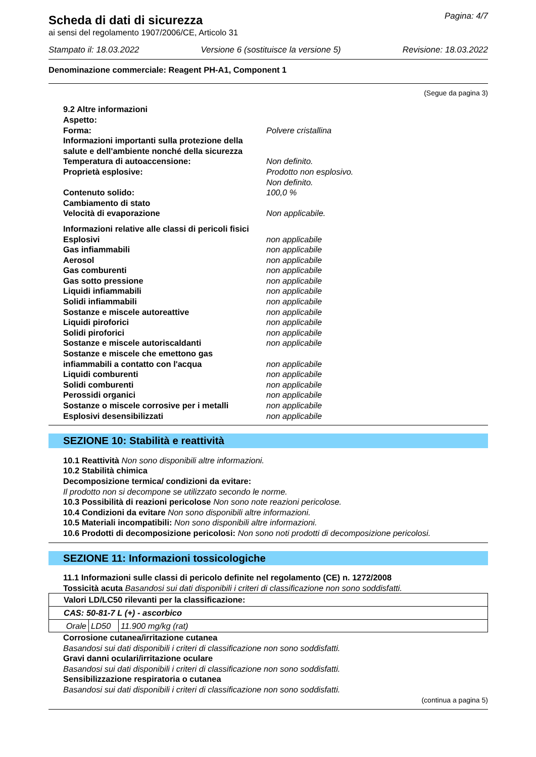Scheda di dati di sicurezza
ai sensi del regolamento 1907/2006/CE, Articolo 31
Pagina: 4/7
Stampato il: 18.03.2022 Versione 6 (sostituisce la versione 5) Revisione: 18.03.2022
Denominazione commerciale: Reagent PH-A1, Component 1
(Segue da pagina 3)
9.2 Altre informazioni
Aspetto:
Forma: Polvere cristallina
Informazioni importanti sulla protezione della
salute e dell'ambiente nonché della sicurezza
Temperatura di autoaccensione: Non definito.
Proprietà esplosive: Prodotto non esplosivo.
Non definito.
Contenuto solido: 100,0 %
Cambiamento di stato
Velocità di evaporazione Non applicabile.
Informazioni relative alle classi di pericoli fisici
Esplosivi non applicabile
Gas infiammabili non applicabile
Aerosol non applicabile
Gas comburenti non applicabile
Gas sotto pressione non applicabile
Liquidi infiammabili non applicabile
Solidi infiammabili non applicabile
Sostanze e miscele autoreattive non applicabile
Liquidi piroforici non applicabile
Solidi piroforici non applicabile
Sostanze e miscele autoriscaldanti non applicabile
Sostanze e miscele che emettono gas
infiammabili a contatto con l'acqua
non applicabile
Liquidi comburenti non applicabile
Solidi comburenti non applicabile
Perossidi organici non applicabile
Sostanze o miscele corrosive per i metalli non applicabile
Esplosivi desensibilizzati non applicabile
SEZIONE 10: Stabilità e reattività
10.1 Reattività Non sono disponibili altre informazioni.
10.2 Stabilità chimica
Decomposizione termica/ condizioni da evitare:
Il prodotto non si decompone se utilizzato secondo le norme.
10.3 Possibilità di reazioni pericolose Non sono note reazioni pericolose.
10.4 Condizioni da evitare Non sono disponibili altre informazioni.
10.5 Materiali incompatibili: Non sono disponibili altre informazioni.
10.6 Prodotti di decomposizione pericolosi: Non sono noti prodotti di decomposizione pericolosi.
SEZIONE 11: Informazioni tossicologiche
11.1 Informazioni sulle classi di pericolo definite nel regolamento (CE) n. 1272/2008
Tossicità acuta Basandosi sui dati disponibili i criteri di classificazione non sono soddisfatti.
| Valori LD/LC50 rilevanti per la classificazione: | | |
| CAS: 50-81-7 L (+) - ascorbico | | |
| Orale | LD50 | 11.900 mg/kg (rat) |
Corrosione cutanea/irritazione cutanea
Basandosi sui dati disponibili i criteri di classificazione non sono soddisfatti.
Gravi danni oculari/irritazione oculare
Basandosi sui dati disponibili i criteri di classificazione non sono soddisfatti.
Sensibilizzazione respiratoria o cutanea
Basandosi sui dati disponibili i criteri di classificazione non sono soddisfatti.
(continua a pagina 5)